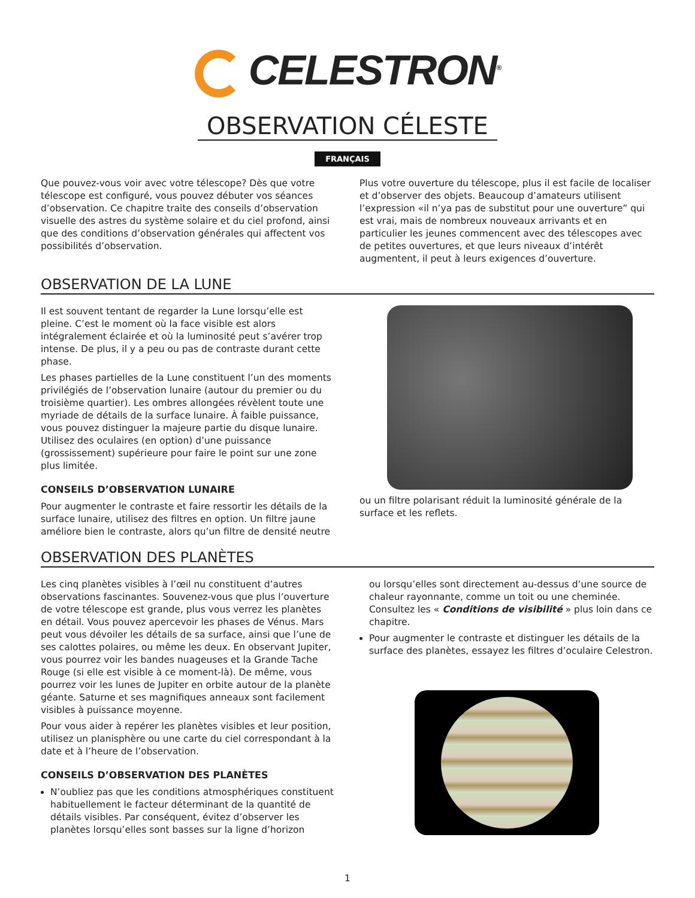CELESTRON<sup>®</sup>
OBSERVATION CÉLESTE
FRANÇAIS
Que pouvez-vous voir avec votre télescope? Dès que votre télescope est configuré, vous pouvez débuter vos séances d’observation. Ce chapitre traite des conseils d’observation visuelle des astres du système solaire et du ciel profond, ainsi que des conditions d’observation générales qui affectent vos possibilités d’observation.
Plus votre ouverture du télescope, plus il est facile de localiser et d’observer des objets. Beaucoup d’amateurs utilisent l’expression «il n’ya pas de substitut pour une ouverture” qui est vrai, mais de nombreux nouveaux arrivants et en particulier les jeunes commencent avec des télescopes avec de petites ouvertures, et que leurs niveaux d’intérêt augmentent, il peut à leurs exigences d’ouverture.
OBSERVATION DE LA LUNE
Il est souvent tentant de regarder la Lune lorsqu’elle est pleine. C’est le moment où la face visible est alors intégralement éclairée et où la luminosité peut s’avérer trop intense. De plus, il y a peu ou pas de contraste durant cette phase.
Les phases partielles de la Lune constituent l’un des moments privilégiés de l’observation lunaire (autour du premier ou du troisième quartier). Les ombres allongées révèlent toute une myriade de détails de la surface lunaire. À faible puissance, vous pouvez distinguer la majeure partie du disque lunaire. Utilisez des oculaires (en option) d’une puissance (grossissement) supérieure pour faire le point sur une zone plus limitée.
CONSEILS D’OBSERVATION LUNAIRE
Pour augmenter le contraste et faire ressortir les détails de la surface lunaire, utilisez des filtres en option. Un filtre jaune améliore bien le contraste, alors qu’un filtre de densité neutre
ou un filtre polarisant réduit la luminosité générale de la surface et les reflets.
OBSERVATION DES PLANÈTES
Les cinq planètes visibles à l’œil nu constituent d’autres observations fascinantes. Souvenez-vous que plus l’ouverture de votre télescope est grande, plus vous verrez les planètes en détail. Vous pouvez apercevoir les phases de Vénus. Mars peut vous dévoiler les détails de sa surface, ainsi que l’une de ses calottes polaires, ou même les deux. En observant Jupiter, vous pourrez voir les bandes nuageuses et la Grande Tache Rouge (si elle est visible à ce moment-là). De même, vous pourrez voir les lunes de Jupiter en orbite autour de la planète géante. Saturne et ses magnifiques anneaux sont facilement visibles à puissance moyenne.
Pour vous aider à repérer les planètes visibles et leur position, utilisez un planisphère ou une carte du ciel correspondant à la date et à l’heure de l’observation.
CONSEILS D’OBSERVATION DES PLANÈTES
N’oubliez pas que les conditions atmosphériques constituent habituellement le facteur déterminant de la quantité de détails visibles. Par conséquent, évitez d’observer les planètes lorsqu’elles sont basses sur la ligne d’horizon
ou lorsqu’elles sont directement au-dessus d’une source de chaleur rayonnante, comme un toit ou une cheminée. Consultez les « Conditions de visibilité » plus loin dans ce chapitre.
Pour augmenter le contraste et distinguer les détails de la surface des planètes, essayez les filtres d’oculaire Celestron.
1